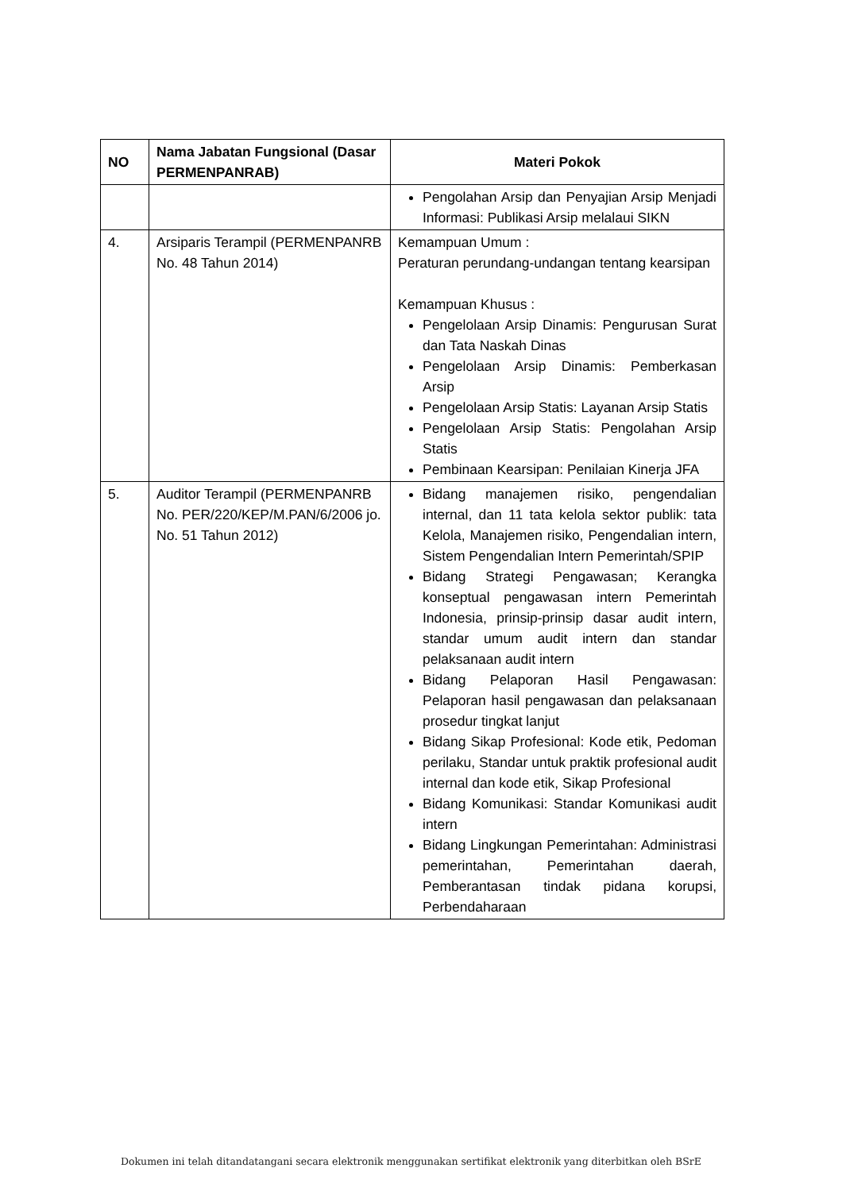| NO | Nama Jabatan Fungsional (Dasar PERMENPANRAB) | Materi Pokok |
| --- | --- | --- |
| | | Pengolahan Arsip dan Penyajian Arsip Menjadi Informasi: Publikasi Arsip melalaui SIKN |
| 4. | Arsiparis Terampil (PERMENPANRB No. 48 Tahun 2014) | Kemampuan Umum : Peraturan perundang-undangan tentang kearsipan Kemampuan Khusus : Pengelolaan Arsip Dinamis: Pengurusan Surat dan Tata Naskah Dinas Pengelolaan Arsip Dinamis: Pemberkasan Arsip Pengelolaan Arsip Statis: Layanan Arsip Statis Pengelolaan Arsip Statis: Pengolahan Arsip Statis Pembinaan Kearsipan: Penilaian Kinerja JFA |
| 5. | Auditor Terampil (PERMENPANRB No. PER/220/KEP/M.PAN/6/2006 jo. No. 51 Tahun 2012) | Bidang manajemen risiko, pengendalian internal, dan 11 tata kelola sektor publik: tata Kelola, Manajemen risiko, Pengendalian intern, Sistem Pengendalian Intern Pemerintah/SPIP Bidang Strategi Pengawasan; Kerangka konseptual pengawasan intern Pemerintah Indonesia, prinsip-prinsip dasar audit intern, standar umum audit intern dan standar pelaksanaan audit intern Bidang Pelaporan Hasil Pengawasan: Pelaporan hasil pengawasan dan pelaksanaan prosedur tingkat lanjut Bidang Sikap Profesional: Kode etik, Pedoman perilaku, Standar untuk praktik profesional audit internal dan kode etik, Sikap Profesional Bidang Komunikasi: Standar Komunikasi audit intern Bidang Lingkungan Pemerintahan: Administrasi pemerintahan, Pemerintahan daerah, Pemberantasan tindak pidana korupsi, Perbendaharaan |
Dokumen ini telah ditandatangani secara elektronik menggunakan sertifikat elektronik yang diterbitkan oleh BSrE